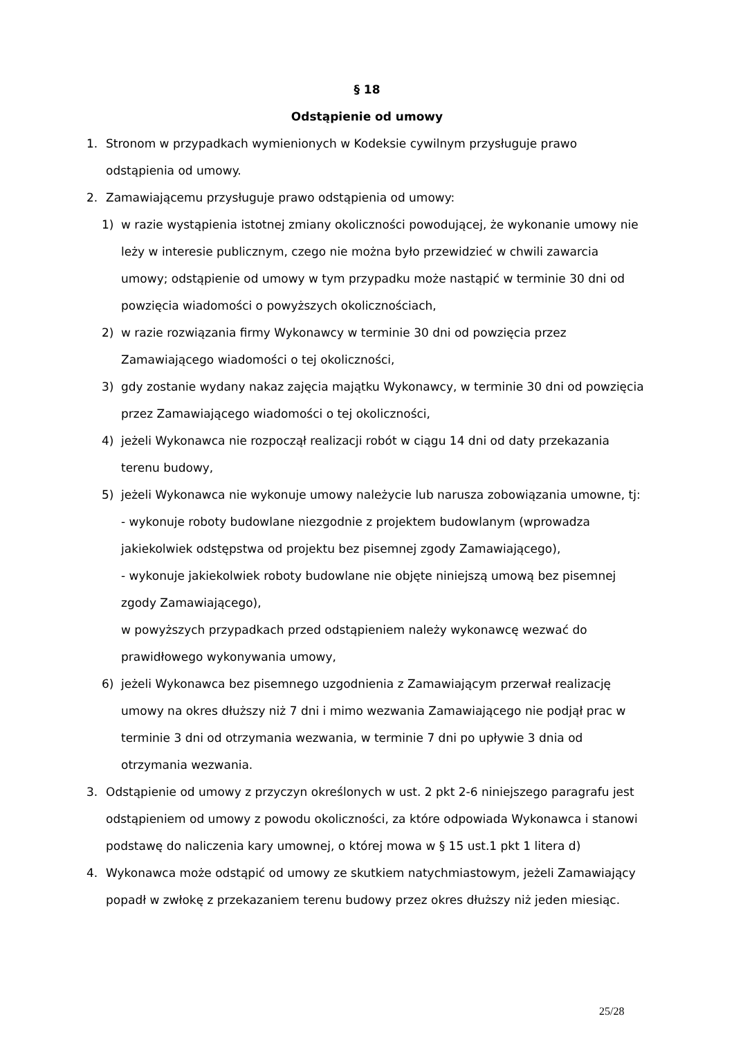§ 18
Odstąpienie od umowy
1. Stronom w przypadkach wymienionych w Kodeksie cywilnym przysługuje prawo odstąpienia od umowy.
2. Zamawiającemu przysługuje prawo odstąpienia od umowy:
1) w razie wystąpienia istotnej zmiany okoliczności powodującej, że wykonanie umowy nie leży w interesie publicznym, czego nie można było przewidzieć w chwili zawarcia umowy; odstąpienie od umowy w tym przypadku może nastąpić w terminie 30 dni od powzięcia wiadomości o powyższych okolicznościach,
2) w razie rozwiązania firmy Wykonawcy w terminie 30 dni od powzięcia przez Zamawiającego wiadomości o tej okoliczności,
3) gdy zostanie wydany nakaz zajęcia majątku Wykonawcy, w terminie 30 dni od powzięcia przez Zamawiającego wiadomości o tej okoliczności,
4) jeżeli Wykonawca nie rozpoczął realizacji robót w ciągu 14 dni od daty przekazania terenu budowy,
5) jeżeli Wykonawca nie wykonuje umowy należycie lub narusza zobowiązania umowne, tj:
- wykonuje roboty budowlane niezgodnie z projektem budowlanym (wprowadza jakiekolwiek odstępstwa od projektu bez pisemnej zgody Zamawiającego),
- wykonuje jakiekolwiek roboty budowlane nie objęte niniejszą umową bez pisemnej zgody Zamawiającego),
w powyższych przypadkach przed odstąpieniem należy wykonawcę wezwać do prawidłowego wykonywania umowy,
6) jeżeli Wykonawca bez pisemnego uzgodnienia z Zamawiającym przerwał realizację umowy na okres dłuższy niż 7 dni i mimo wezwania Zamawiającego nie podjął prac w terminie 3 dni od otrzymania wezwania, w terminie 7 dni po upływie 3 dnia od otrzymania wezwania.
3. Odstąpienie od umowy z przyczyn określonych w ust. 2 pkt 2-6 niniejszego paragrafu jest odstąpieniem od umowy z powodu okoliczności, za które odpowiada Wykonawca i stanowi podstawę do naliczenia kary umownej, o której mowa w § 15 ust.1 pkt 1 litera d)
4. Wykonawca może odstąpić od umowy ze skutkiem natychmiastowym, jeżeli Zamawiający popadł w zwłokę z przekazaniem terenu budowy przez okres dłuższy niż jeden miesiąc.
25/28